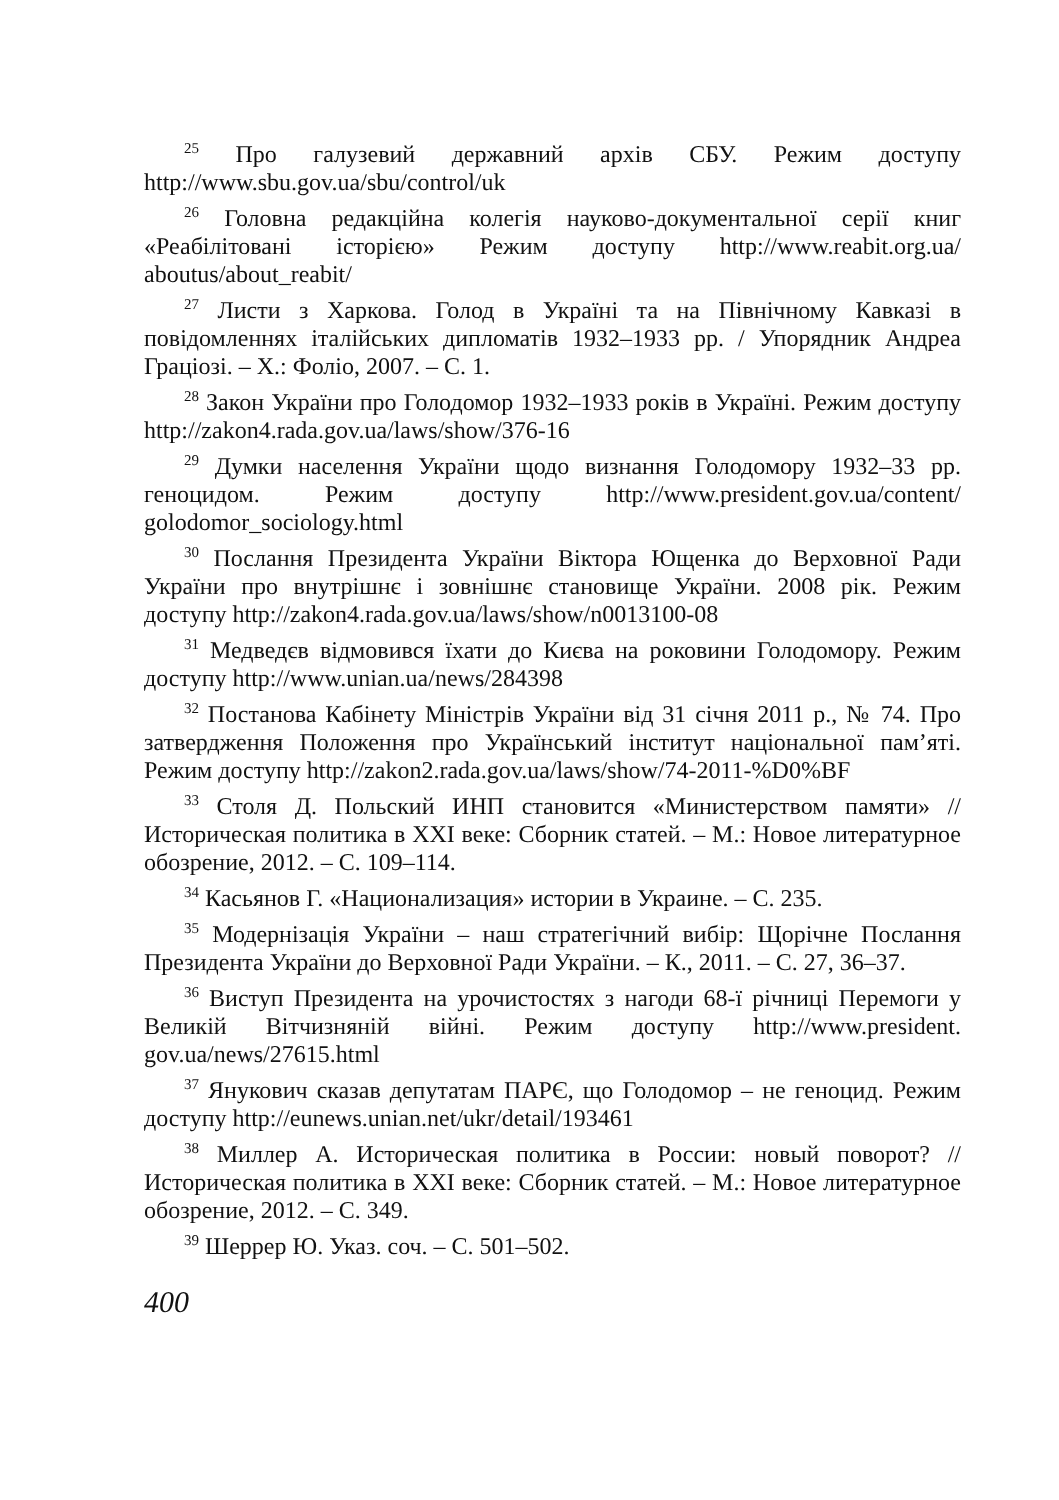<sup>25</sup> Про галузевий державний архів СБУ. Режим доступу http://www.sbu.gov.ua/sbu/control/uk
<sup>26</sup> Головна редакційна колегія науково-документальної серії книг «Реабілітовані історією» Режим доступу http://www.reabit.org.ua/ aboutus/about_reabit/
<sup>27</sup> Листи з Харкова. Голод в Україні та на Північному Кавказі в повідомленнях італійських дипломатів 1932–1933 рр. / Упорядник Андреа Граціозі. – Х.: Фоліо, 2007. – С. 1.
<sup>28</sup> Закон України про Голодомор 1932–1933 років в Україні. Режим доступу http://zakon4.rada.gov.ua/laws/show/376-16
<sup>29</sup> Думки населення України щодо визнання Голодомору 1932–33 рр. геноцидом. Режим доступу http://www.president.gov.ua/content/ golodomor_sociology.html
<sup>30</sup> Послання Президента України Віктора Ющенка до Верховної Ради України про внутрішнє і зовнішнє становище України. 2008 рік. Режим доступу http://zakon4.rada.gov.ua/laws/show/n0013100-08
<sup>31</sup> Медведєв відмовився їхати до Києва на роковини Голодомору. Режим доступу http://www.unian.ua/news/284398
<sup>32</sup> Постанова Кабінету Міністрів України від 31 січня 2011 р., № 74. Про затвердження Положення про Український інститут національної пам’яті. Режим доступу http://zakon2.rada.gov.ua/laws/show/74-2011-%D0%BF
<sup>33</sup> Столя Д. Польский ИНП становится «Министерством памяти» // Историческая политика в XXI веке: Сборник статей. – М.: Новое литературное обозрение, 2012. – С. 109–114.
<sup>34</sup> Касьянов Г. «Национализация» истории в Украине. – С. 235.
<sup>35</sup> Модернізація України – наш стратегічний вибір: Щорічне Послання Президента України до Верховної Ради України. – К., 2011. – С. 27, 36–37.
<sup>36</sup> Виступ Президента на урочистостях з нагоди 68-ї річниці Перемоги у Великій Вітчизняній війні. Режим доступу http://www.president. gov.ua/news/27615.html
<sup>37</sup> Янукович сказав депутатам ПАРЄ, що Голодомор – не геноцид. Режим доступу http://eunews.unian.net/ukr/detail/193461
<sup>38</sup> Миллер А. Историческая политика в России: новый поворот? // Историческая политика в XXI веке: Сборник статей. – М.: Новое литературное обозрение, 2012. – С. 349.
<sup>39</sup> Шеррер Ю. Указ. соч. – С. 501–502.
400